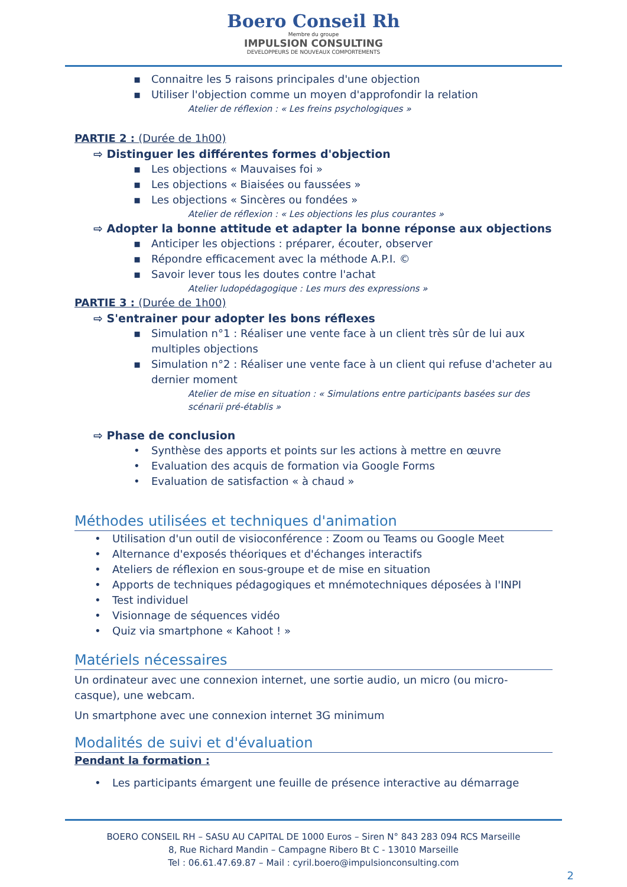Boero Conseil Rh
Membre du groupe
IMPULSION CONSULTING
DEVELOPPEURS DE NOUVEAUX COMPORTEMENTS
▪ Connaitre les 5 raisons principales d'une objection
▪ Utiliser l'objection comme un moyen d'approfondir la relation
Atelier de réflexion : « Les freins psychologiques »
PARTIE 2 : (Durée de 1h00)
⇨ Distinguer les différentes formes d'objection
▪ Les objections « Mauvaises foi »
▪ Les objections « Biaisées ou faussées »
▪ Les objections « Sincères ou fondées »
Atelier de réflexion : « Les objections les plus courantes »
⇨ Adopter la bonne attitude et adapter la bonne réponse aux objections
▪ Anticiper les objections : préparer, écouter, observer
▪ Répondre efficacement avec la méthode A.P.I. ©
▪ Savoir lever tous les doutes contre l'achat
Atelier ludopédagogique : Les murs des expressions »
PARTIE 3 : (Durée de 1h00)
⇨ S'entrainer pour adopter les bons réflexes
▪ Simulation n°1 : Réaliser une vente face à un client très sûr de lui aux multiples objections
▪ Simulation n°2 : Réaliser une vente face à un client qui refuse d'acheter au dernier moment
Atelier de mise en situation : « Simulations entre participants basées sur des scénarii pré-établis »
⇨ Phase de conclusion
• Synthèse des apports et points sur les actions à mettre en œuvre
• Evaluation des acquis de formation via Google Forms
• Evaluation de satisfaction « à chaud »
Méthodes utilisées et techniques d'animation
• Utilisation d'un outil de visioconférence : Zoom ou Teams ou Google Meet
• Alternance d'exposés théoriques et d'échanges interactifs
• Ateliers de réflexion en sous-groupe et de mise en situation
• Apports de techniques pédagogiques et mnémotechniques déposées à l'INPI
• Test individuel
• Visionnage de séquences vidéo
• Quiz via smartphone « Kahoot ! »
Matériels nécessaires
Un ordinateur avec une connexion internet, une sortie audio, un micro (ou micro-casque), une webcam.
Un smartphone avec une connexion internet 3G minimum
Modalités de suivi et d'évaluation
Pendant la formation :
• Les participants émargent une feuille de présence interactive au démarrage
BOERO CONSEIL RH – SASU AU CAPITAL DE 1000 Euros – Siren N° 843 283 094 RCS Marseille
8, Rue Richard Mandin – Campagne Ribero Bt C - 13010 Marseille
Tel : 06.61.47.69.87 – Mail : cyril.boero@impulsionconsulting.com
2